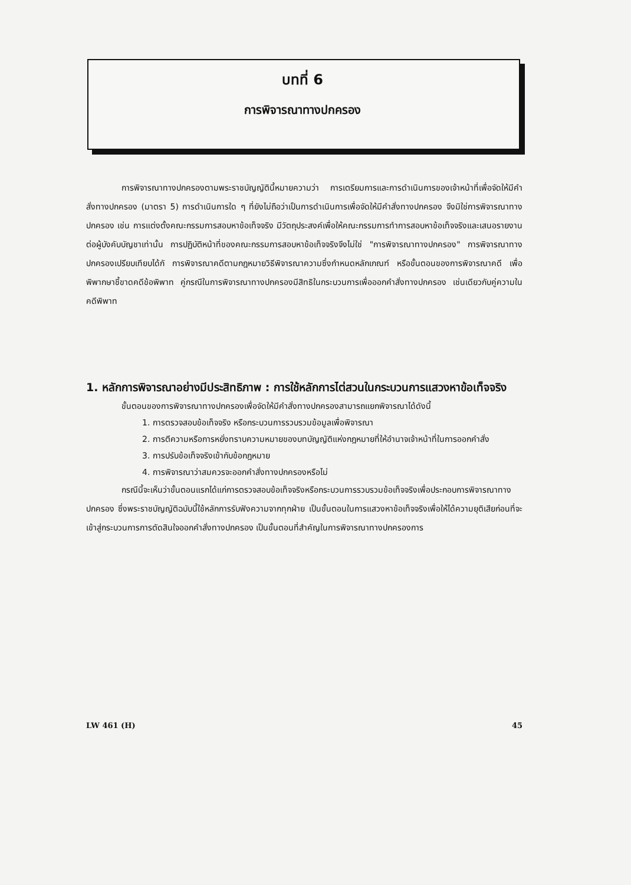บทที่ 6
การพิจารณาทางปกครอง
การพิจารณาทางปกครองตามพระราชบัญญัตินี้หมายความว่า การเตรียมการและการดำเนินการของเจ้าหน้าที่เพื่อจัดให้มีคำสั่งทางปกครอง (มาตรา 5) การดำเนินการใด ๆ ที่ยังไม่ถือว่าเป็นการดำเนินการเพื่อจัดให้มีคำสั่งทางปกครอง จึงมิใช่การพิจารณาทางปกครอง เช่น การแต่งตั้งคณะกรรมการสอบหาข้อเท็จจริง มีวัตถุประสงค์เพื่อให้คณะกรรมการทำการสอบหาข้อเท็จจริงและเสนอรายงานต่อผู้บังคับบัญชาเท่านั้น การปฏิบัติหน้าที่ของคณะกรรมการสอบหาข้อเท็จจริงจึงไม่ใช่ "การพิจารณาทางปกครอง" การพิจารณาทางปกครองเปรียบเทียบได้กั การพิจารณาคดีตามกฎหมายวิธีพิจารณาความซึ่งกำหนดหลักเกณฑ์ หรือขั้นตอนของการพิจารณาคดี เพื่อพิพากษาชี้ขาดคดีข้อพิพาท คู่กรณีในการพิจารณาทางปกครองมีสิทธิในกระบวนการเพื่อออกคำสั่งทางปกครอง เช่นเดียวกับคู่ความในคดีพิพาท
1. หลักการพิจารณาอย่างมีประสิทธิภาพ : การใช้หลักการไต่สวนในกระบวนการแสวงหาข้อเท็จจริง
ขั้นตอนของการพิจารณาทางปกครองเพื่อจัดให้มีคำสั่งทางปกครองสามารถแยกพิจารณาได้ดังนี้
1. การตรวจสอบข้อเท็จจริง หรือกระบวนการรวบรวมข้อมูลเพื่อพิจารณา
2. การตีความหรือการหยั่งทราบความหมายของบทบัญญัติแห่งกฎหมายที่ให้อำนาจเจ้าหน้าที่ในการออกคำสั่ง
3. การปรับข้อเท็จจริงเข้ากับข้อกฎหมาย
4. การพิจารณาว่าสมควรจะออกคำสั่งทางปกครองหรือไม่
กรณีนี้จะเห็นว่าขั้นตอนแรกได้แก่การตรวจสอบข้อเท็จจริงหรือกระบวนการรวบรวมข้อเท็จจริงเพื่อประกอบการพิจารณาทางปกครอง ซึ่งพระราชบัญญัติฉบับนี้ใช้หลักการรับฟังความจากทุกฝ่าย เป็นขั้นตอนในการแสวงหาข้อเท็จจริงเพื่อให้ได้ความยุติเสียก่อนที่จะเข้าสู่กระบวนการการตัดสินใจออกคำสั่งทางปกครอง เป็นขั้นตอนที่สำคัญในการพิจารณาทางปกครองการ
LW 461 (H) 45